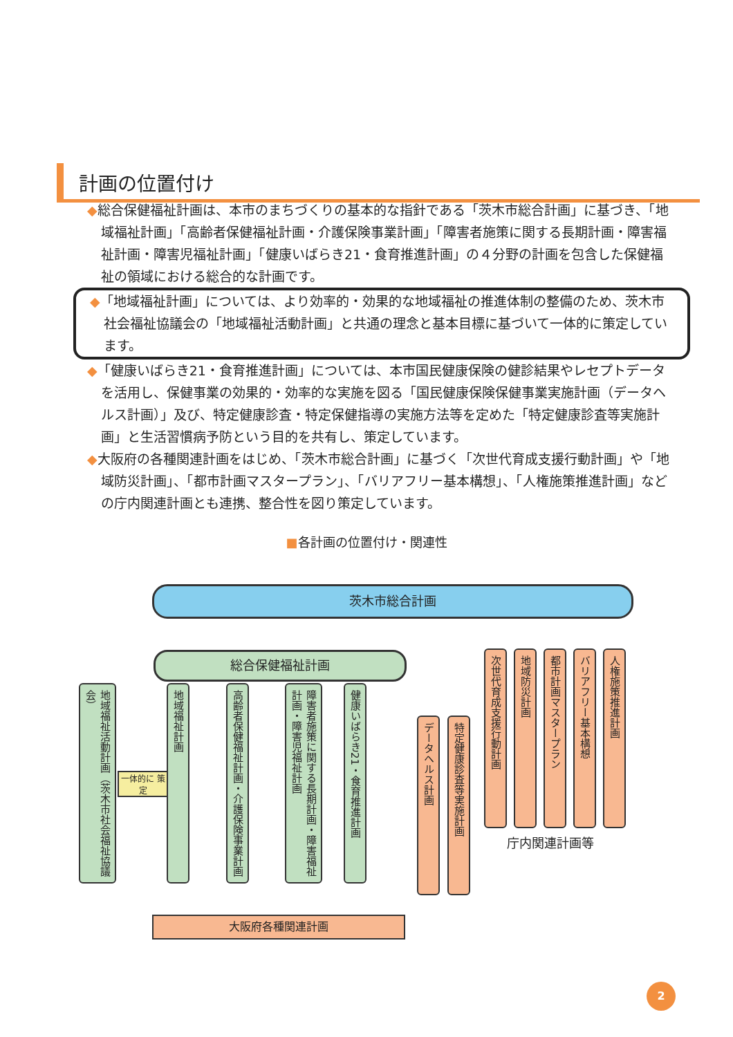計画の位置付け
◆総合保健福祉計画は、本市のまちづくりの基本的な指針である「茨木市総合計画」に基づき、「地域福祉計画」「高齢者保健福祉計画・介護保険事業計画」「障害者施策に関する長期計画・障害福祉計画・障害児福祉計画」「健康いばらき21・食育推進計画」の４分野の計画を包含した保健福祉の領域における総合的な計画です。
◆「地域福祉計画」については、より効率的・効果的な地域福祉の推進体制の整備のため、茨木市社会福祉協議会の「地域福祉活動計画」と共通の理念と基本目標に基づいて一体的に策定しています。
◆「健康いばらき21・食育推進計画」については、本市国民健康保険の健診結果やレセプトデータを活用し、保健事業の効果的・効率的な実施を図る「国民健康保険保健事業実施計画（データヘルス計画）」及び、特定健康診査・特定保健指導の実施方法等を定めた「特定健康診査等実施計画」と生活習慣病予防という目的を共有し、策定しています。
◆大阪府の各種関連計画をはじめ、「茨木市総合計画」に基づく「次世代育成支援行動計画」や「地域防災計画」、「都市計画マスタープラン」、「バリアフリー基本構想」、「人権施策推進計画」などの庁内関連計画とも連携、整合性を図り策定しています。
■各計画の位置付け・関連性
茨木市総合計画
総合保健福祉計画
地域福祉活動計画（茨木市社会福祉協議会）
一体的に 策定
地域福祉計画
高齢者保健福祉計画・介護保険事業計画
障害者施策に関する長期計画・障害福祉計画・障害児福祉計画
健康いばらき21・食育推進計画
データヘルス計画
特定健康診査等実施計画
次世代育成支援行動計画
地域防災計画
都市計画マスタープラン
バリアフリー基本構想
人権施策推進計画
庁内関連計画等
大阪府各種関連計画
2